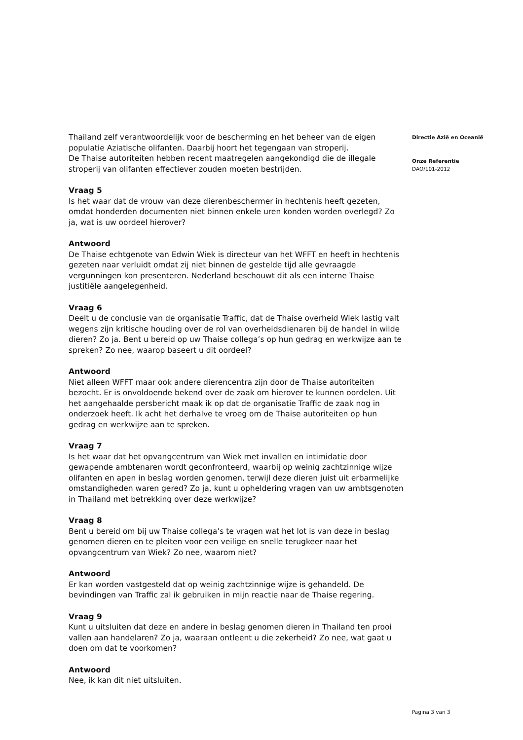Thailand zelf verantwoordelijk voor de bescherming en het beheer van de eigen populatie Aziatische olifanten. Daarbij hoort het tegengaan van stroperij.
De Thaise autoriteiten hebben recent maatregelen aangekondigd die de illegale stroperij van olifanten effectiever zouden moeten bestrijden.
Vraag 5
Is het waar dat de vrouw van deze dierenbeschermer in hechtenis heeft gezeten, omdat honderden documenten niet binnen enkele uren konden worden overlegd? Zo ja, wat is uw oordeel hierover?
Antwoord
De Thaise echtgenote van Edwin Wiek is directeur van het WFFT en heeft in hechtenis gezeten naar verluidt omdat zij niet binnen de gestelde tijd alle gevraagde vergunningen kon presenteren. Nederland beschouwt dit als een interne Thaise justitiële aangelegenheid.
Vraag 6
Deelt u de conclusie van de organisatie Traffic, dat de Thaise overheid Wiek lastig valt wegens zijn kritische houding over de rol van overheidsdienaren bij de handel in wilde dieren? Zo ja. Bent u bereid op uw Thaise collega’s op hun gedrag en werkwijze aan te spreken? Zo nee, waarop baseert u dit oordeel?
Antwoord
Niet alleen WFFT maar ook andere dierencentra zijn door de Thaise autoriteiten bezocht. Er is onvoldoende bekend over de zaak om hierover te kunnen oordelen. Uit het aangehaalde persbericht maak ik op dat de organisatie Traffic de zaak nog in onderzoek heeft. Ik acht het derhalve te vroeg om de Thaise autoriteiten op hun gedrag en werkwijze aan te spreken.
Vraag 7
Is het waar dat het opvangcentrum van Wiek met invallen en intimidatie door gewapende ambtenaren wordt geconfronteerd, waarbij op weinig zachtzinnige wijze olifanten en apen in beslag worden genomen, terwijl deze dieren juist uit erbarmelijke omstandigheden waren gered? Zo ja, kunt u opheldering vragen van uw ambtsgenoten in Thailand met betrekking over deze werkwijze?
Vraag 8
Bent u bereid om bij uw Thaise collega’s te vragen wat het lot is van deze in beslag genomen dieren en te pleiten voor een veilige en snelle terugkeer naar het opvangcentrum van Wiek? Zo nee, waarom niet?
Antwoord
Er kan worden vastgesteld dat op weinig zachtzinnige wijze is gehandeld. De bevindingen van Traffic zal ik gebruiken in mijn reactie naar de Thaise regering.
Vraag 9
Kunt u uitsluiten dat deze en andere in beslag genomen dieren in Thailand ten prooi vallen aan handelaren? Zo ja, waaraan ontleent u die zekerheid? Zo nee, wat gaat u doen om dat te voorkomen?
Antwoord
Nee, ik kan dit niet uitsluiten.
Directie Azië en Oceanië
Onze Referentie
DAO/101-2012
Pagina 3 van 3